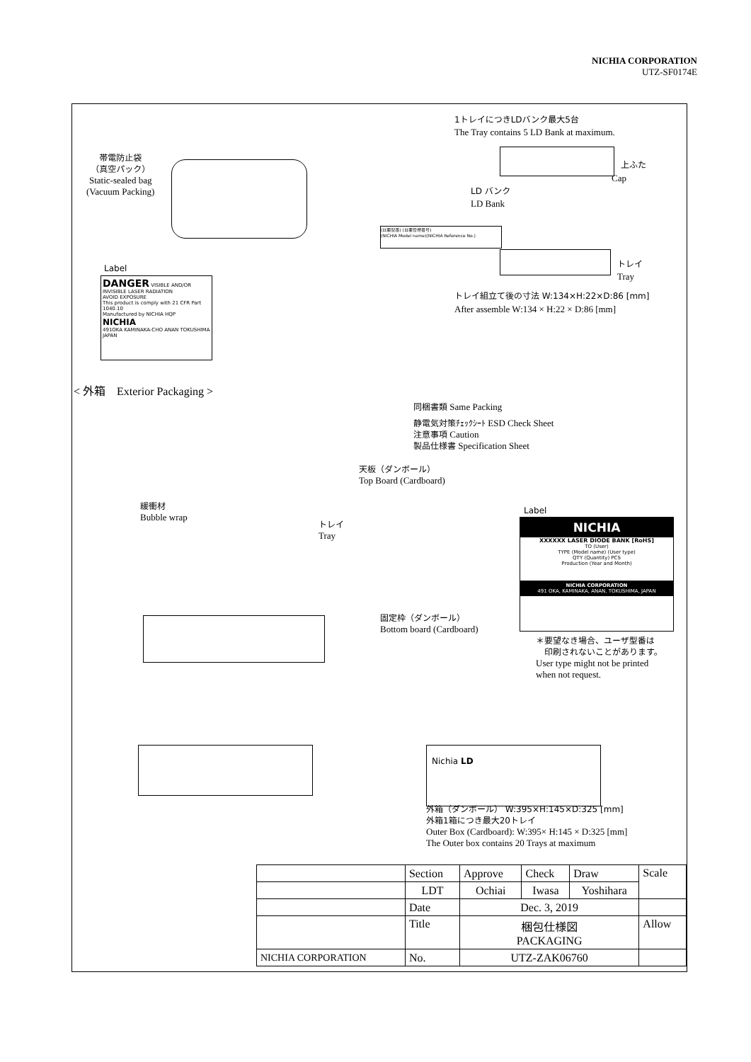NICHIA CORPORATION
UTZ-SF0174E
1トレイにつきLDバンク最大5台
The Tray contains 5 LD Bank at maximum.
帯電防止袋
（真空パック）
Static-sealed bag
(Vacuum Packing)
上ふた
Cap
LD バンク
LD Bank
(日亜型番) (日亜管理番号)
(NICHIA Model name)(NICHIA Reference No.)
トレイ
Tray
トレイ組立て後の寸法 W:134×H:22×D:86 [mm]
After assemble W:134 × H:22 × D:86 [mm]
Label
DANGER VISIBLE AND/OR INVISIBLE LASER RADIATION
AVOID EXPOSURE
This product is comply with 21 CFR Part 1040.10
Manufactured by NICHIA HQP
NICHIA
491OKA KAMINAKA-CHO ANAN TOKUSHIMA JAPAN
< 外箱　Exterior Packaging >
同梱書類 Same Packing
静電気対策ﾁｪｯｸｼｰﾄ ESD Check Sheet
注意事項 Caution
製品仕様書 Specification Sheet
天板（ダンボール）
Top Board (Cardboard)
緩衝材
Bubble wrap
トレイ
Tray
Label
NICHIA
XXXXXX LASER DIODE BANK [RoHS]
TO (User)
TYPE (Model name) (User type)
QTY (Quantity) PCS
Production (Year and Month)
NICHIA CORPORATION
491 OKA, KAMINAKA, ANAN, TOKUSHIMA, JAPAN
固定枠（ダンボール）
Bottom board (Cardboard)
＊要望なき場合、ユーザ型番は
　印刷されないことがあります。
User type might not be printed
when not request.
Nichia LD
外箱（ダンボール） W:395×H:145×D:325 [mm]
外箱1箱につき最大20トレイ
Outer Box (Cardboard): W:395× H:145 × D:325 [mm]
The Outer box contains 20 Trays at maximum
| | Section | Approve | Check | Draw | Scale |
| | LDT | Ochiai | Iwasa | Yoshihara | |
| | Date | Dec. 3, 2019 | | | |
| | Title | 梱包仕様図 PACKAGING | | | Allow |
| NICHIA CORPORATION | No. | UTZ-ZAK06760 | | | |